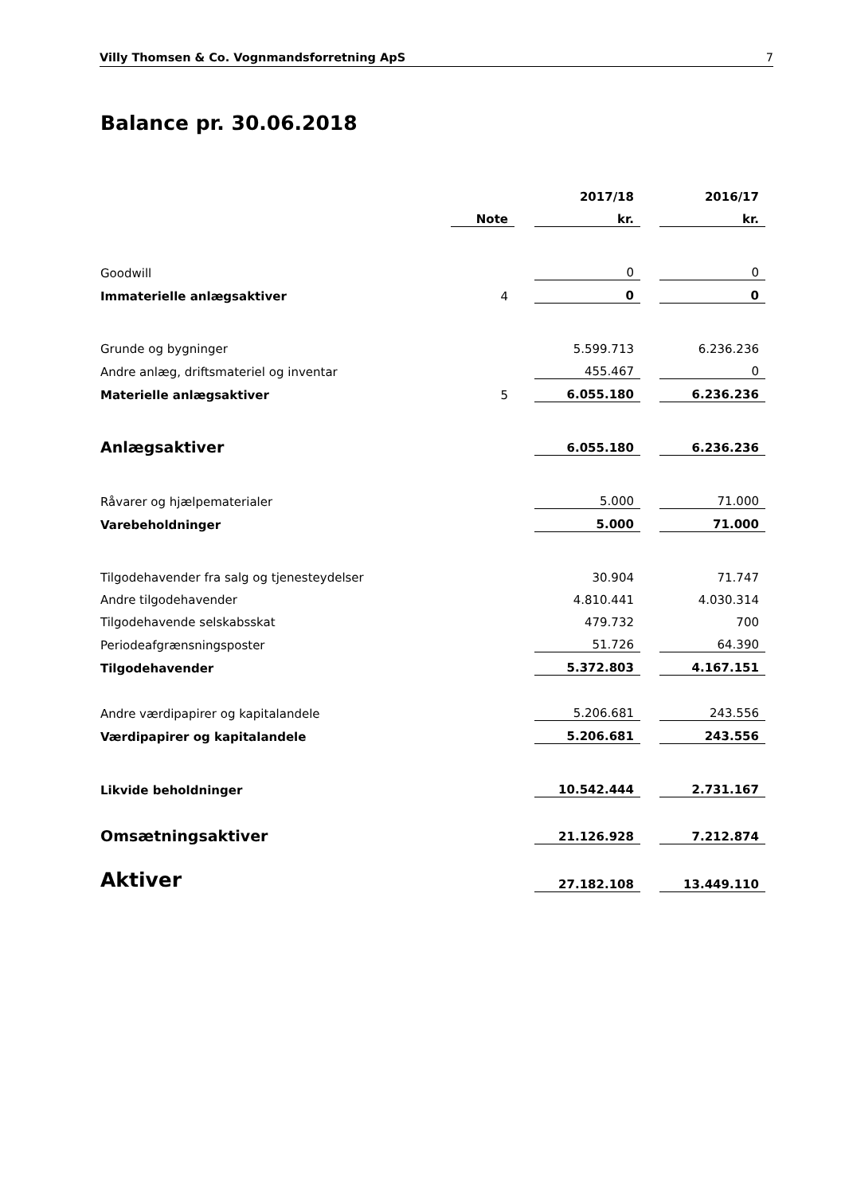Villy Thomsen & Co. Vognmandsforretning ApS 7
Balance pr. 30.06.2018
| | | | 2017/18 | | 2016/17 |
| --- | --- | --- | --- | --- | --- |
| | Note | | kr. | | kr. |
| Goodwill | | | 0 | | 0 |
| Immaterielle anlægsaktiver | 4 | | 0 | | 0 |
| Grunde og bygninger | | | 5.599.713 | | 6.236.236 |
| Andre anlæg, driftsmateriel og inventar | | | 455.467 | | 0 |
| Materielle anlægsaktiver | 5 | | 6.055.180 | | 6.236.236 |
| Anlægsaktiver | | | 6.055.180 | | 6.236.236 |
| Råvarer og hjælpematerialer | | | 5.000 | | 71.000 |
| Varebeholdninger | | | 5.000 | | 71.000 |
| Tilgodehavender fra salg og tjenesteydelser | | | 30.904 | | 71.747 |
| Andre tilgodehavender | | | 4.810.441 | | 4.030.314 |
| Tilgodehavende selskabsskat | | | 479.732 | | 700 |
| Periodeafgrænsningsposter | | | 51.726 | | 64.390 |
| Tilgodehavender | | | 5.372.803 | | 4.167.151 |
| Andre værdipapirer og kapitalandele | | | 5.206.681 | | 243.556 |
| Værdipapirer og kapitalandele | | | 5.206.681 | | 243.556 |
| Likvide beholdninger | | | 10.542.444 | | 2.731.167 |
| Omsætningsaktiver | | | 21.126.928 | | 7.212.874 |
| Aktiver | | | 27.182.108 | | 13.449.110 |